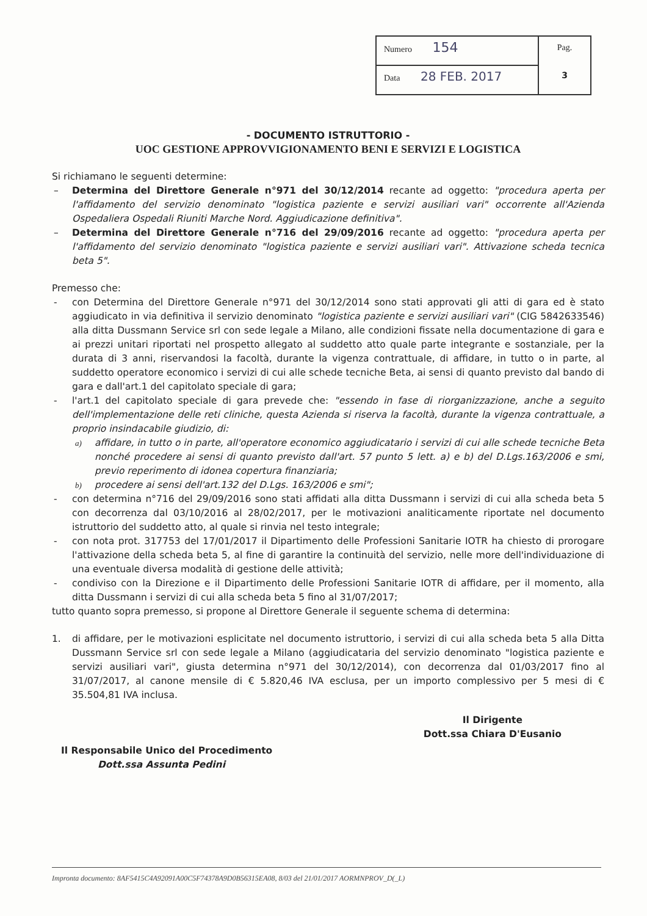| Numero 154 | Pag. 3 |
| Data 28 FEB. 2017 | |
- DOCUMENTO ISTRUTTORIO -
UOC GESTIONE APPROVVIGIONAMENTO BENI E SERVIZI E LOGISTICA
Si richiamano le seguenti determine:
– Determina del Direttore Generale n°971 del 30/12/2014 recante ad oggetto: "procedura aperta per l'affidamento del servizio denominato "logistica paziente e servizi ausiliari vari" occorrente all'Azienda Ospedaliera Ospedali Riuniti Marche Nord. Aggiudicazione definitiva".
– Determina del Direttore Generale n°716 del 29/09/2016 recante ad oggetto: "procedura aperta per l'affidamento del servizio denominato "logistica paziente e servizi ausiliari vari". Attivazione scheda tecnica beta 5".
Premesso che:
- con Determina del Direttore Generale n°971 del 30/12/2014 sono stati approvati gli atti di gara ed è stato aggiudicato in via definitiva il servizio denominato "logistica paziente e servizi ausiliari vari" (CIG 5842633546) alla ditta Dussmann Service srl con sede legale a Milano, alle condizioni fissate nella documentazione di gara e ai prezzi unitari riportati nel prospetto allegato al suddetto atto quale parte integrante e sostanziale, per la durata di 3 anni, riservandosi la facoltà, durante la vigenza contrattuale, di affidare, in tutto o in parte, al suddetto operatore economico i servizi di cui alle schede tecniche Beta, ai sensi di quanto previsto dal bando di gara e dall'art.1 del capitolato speciale di gara;
- l'art.1 del capitolato speciale di gara prevede che: "essendo in fase di riorganizzazione, anche a seguito dell'implementazione delle reti cliniche, questa Azienda si riserva la facoltà, durante la vigenza contrattuale, a proprio insindacabile giudizio, di:
a) affidare, in tutto o in parte, all'operatore economico aggiudicatario i servizi di cui alle schede tecniche Beta nonché procedere ai sensi di quanto previsto dall'art. 57 punto 5 lett. a) e b) del D.Lgs.163/2006 e smi, previo reperimento di idonea copertura finanziaria;
b) procedere ai sensi dell'art.132 del D.Lgs. 163/2006 e smi";
- con determina n°716 del 29/09/2016 sono stati affidati alla ditta Dussmann i servizi di cui alla scheda beta 5 con decorrenza dal 03/10/2016 al 28/02/2017, per le motivazioni analiticamente riportate nel documento istruttorio del suddetto atto, al quale si rinvia nel testo integrale;
- con nota prot. 317753 del 17/01/2017 il Dipartimento delle Professioni Sanitarie IOTR ha chiesto di prorogare l'attivazione della scheda beta 5, al fine di garantire la continuità del servizio, nelle more dell'individuazione di una eventuale diversa modalità di gestione delle attività;
- condiviso con la Direzione e il Dipartimento delle Professioni Sanitarie IOTR di affidare, per il momento, alla ditta Dussmann i servizi di cui alla scheda beta 5 fino al 31/07/2017;
tutto quanto sopra premesso, si propone al Direttore Generale il seguente schema di determina:
1. di affidare, per le motivazioni esplicitate nel documento istruttorio, i servizi di cui alla scheda beta 5 alla Ditta Dussmann Service srl con sede legale a Milano (aggiudicataria del servizio denominato "logistica paziente e servizi ausiliari vari", giusta determina n°971 del 30/12/2014), con decorrenza dal 01/03/2017 fino al 31/07/2017, al canone mensile di € 5.820,46 IVA esclusa, per un importo complessivo per 5 mesi di € 35.504,81 IVA inclusa.
Il Responsabile Unico del Procedimento
Dott.ssa Assunta Pedini
Il Dirigente
Dott.ssa Chiara D'Eusanio
Impronta documento: 8AF5415C4A92091A00C5F74378A9D0B56315EA08, 8/03 del 21/01/2017 AORMNPROV_D(_L)